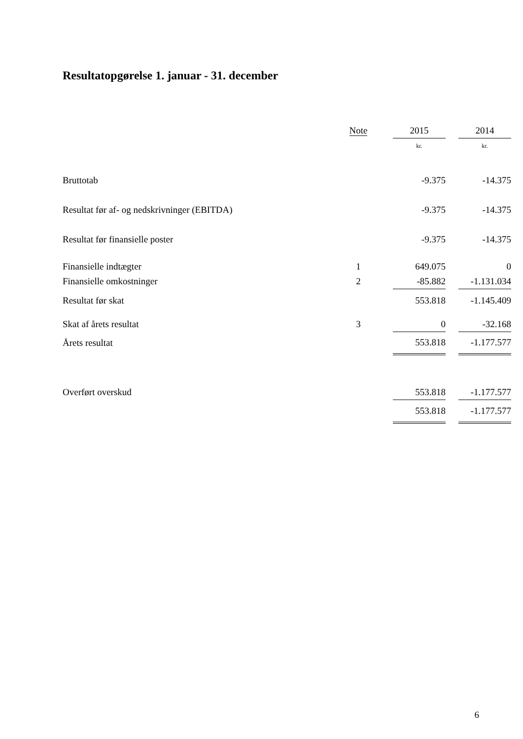Resultatopgørelse 1. januar - 31. december
| | Note | 2015 | | 2014 |
| | | kr. | | kr. |
| Bruttotab | | -9.375 | | -14.375 |
| Resultat før af- og nedskrivninger (EBITDA) | | -9.375 | | -14.375 |
| Resultat før finansielle poster | | -9.375 | | -14.375 |
| Finansielle indtægter | 1 | 649.075 | | 0 |
| Finansielle omkostninger | 2 | -85.882 | | -1.131.034 |
| Resultat før skat | | 553.818 | | -1.145.409 |
| Skat af årets resultat | 3 | 0 | | -32.168 |
| Årets resultat | | 553.818 | | -1.177.577 |
| Overført overskud | | 553.818 | | -1.177.577 |
| | | 553.818 | | -1.177.577 |
6